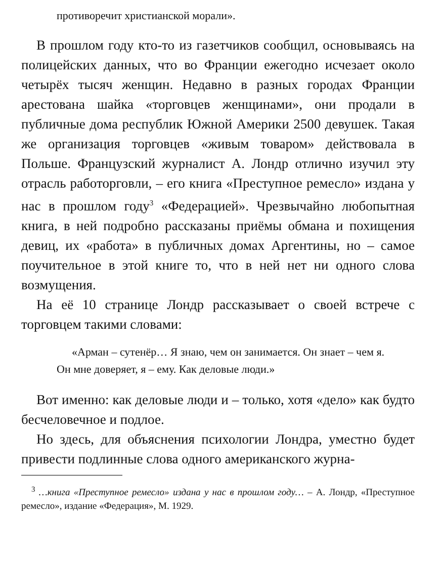противоречит христианской морали».
В прошлом году кто-то из газетчиков сообщил, основываясь на полицейских данных, что во Франции ежегодно исчезает около четырёх тысяч женщин. Недавно в разных городах Франции арестована шайка «торговцев женщинами», они продали в публичные дома республик Южной Америки 2500 девушек. Такая же организация торговцев «живым товаром» действовала в Польше. Французский журналист А. Лондр отлично изучил эту отрасль работорговли, – его книга «Преступное ремесло» издана у нас в прошлом году<sup>3</sup> «Федерацией». Чрезвычайно любопытная книга, в ней подробно рассказаны приёмы обмана и похищения девиц, их «работа» в публичных домах Аргентины, но – самое поучительное в этой книге то, что в ней нет ни одного слова возмущения.
На её 10 странице Лондр рассказывает о своей встрече с торговцем такими словами:
«Арман – сутенёр… Я знаю, чем он занимается. Он знает – чем я. Он мне доверяет, я – ему. Как деловые люди.»
Вот именно: как деловые люди и – только, хотя «дело» как будто бесчеловечное и подлое.
Но здесь, для объяснения психологии Лондра, уместно будет привести подлинные слова одного американского журна-
<sup>3</sup> …книга «Преступное ремесло» издана у нас в прошлом году… – А. Лондр, «Преступное ремесло», издание «Федерация», М. 1929.